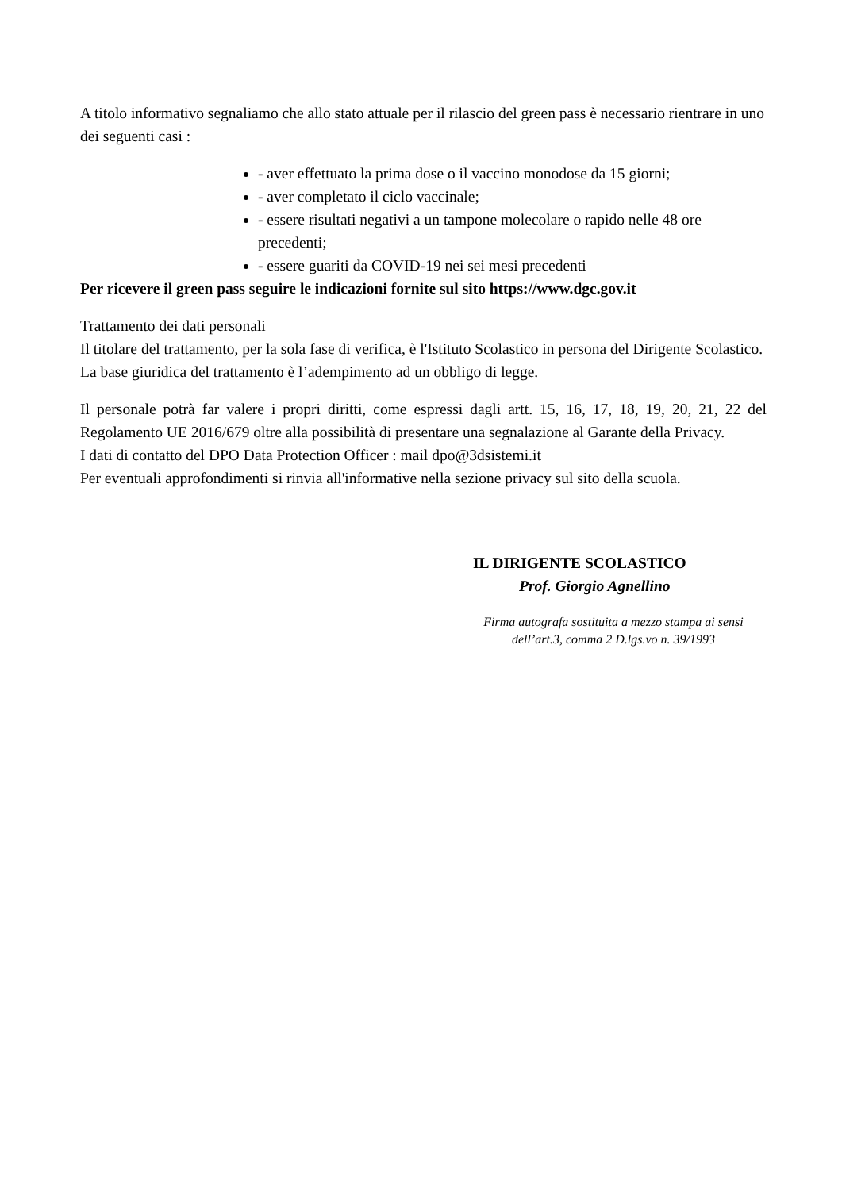A titolo informativo segnaliamo che allo stato attuale per il rilascio del green pass è necessario rientrare in uno dei seguenti casi :
- aver effettuato la prima dose o il vaccino monodose da 15 giorni;
- aver completato il ciclo vaccinale;
- essere risultati negativi a un tampone molecolare o rapido nelle 48 ore precedenti;
- essere guariti da COVID-19 nei sei mesi precedenti
Per ricevere il green pass seguire le indicazioni fornite sul sito https://www.dgc.gov.it
Trattamento dei dati personali
Il titolare del trattamento, per la sola fase di verifica, è l'Istituto Scolastico in persona del Dirigente Scolastico.
La base giuridica del trattamento è l’adempimento ad un obbligo di legge.
Il personale potrà far valere i propri diritti, come espressi dagli artt. 15, 16, 17, 18, 19, 20, 21, 22 del Regolamento UE 2016/679 oltre alla possibilità di presentare una segnalazione al Garante della Privacy.
I dati di contatto del DPO Data Protection Officer : mail dpo@3dsistemi.it
Per eventuali approfondimenti si rinvia all'informative nella sezione privacy sul sito della scuola.
IL DIRIGENTE SCOLASTICO
Prof. Giorgio Agnellino
Firma autografa sostituita a mezzo stampa ai sensi dell’art.3, comma 2 D.lgs.vo n. 39/1993